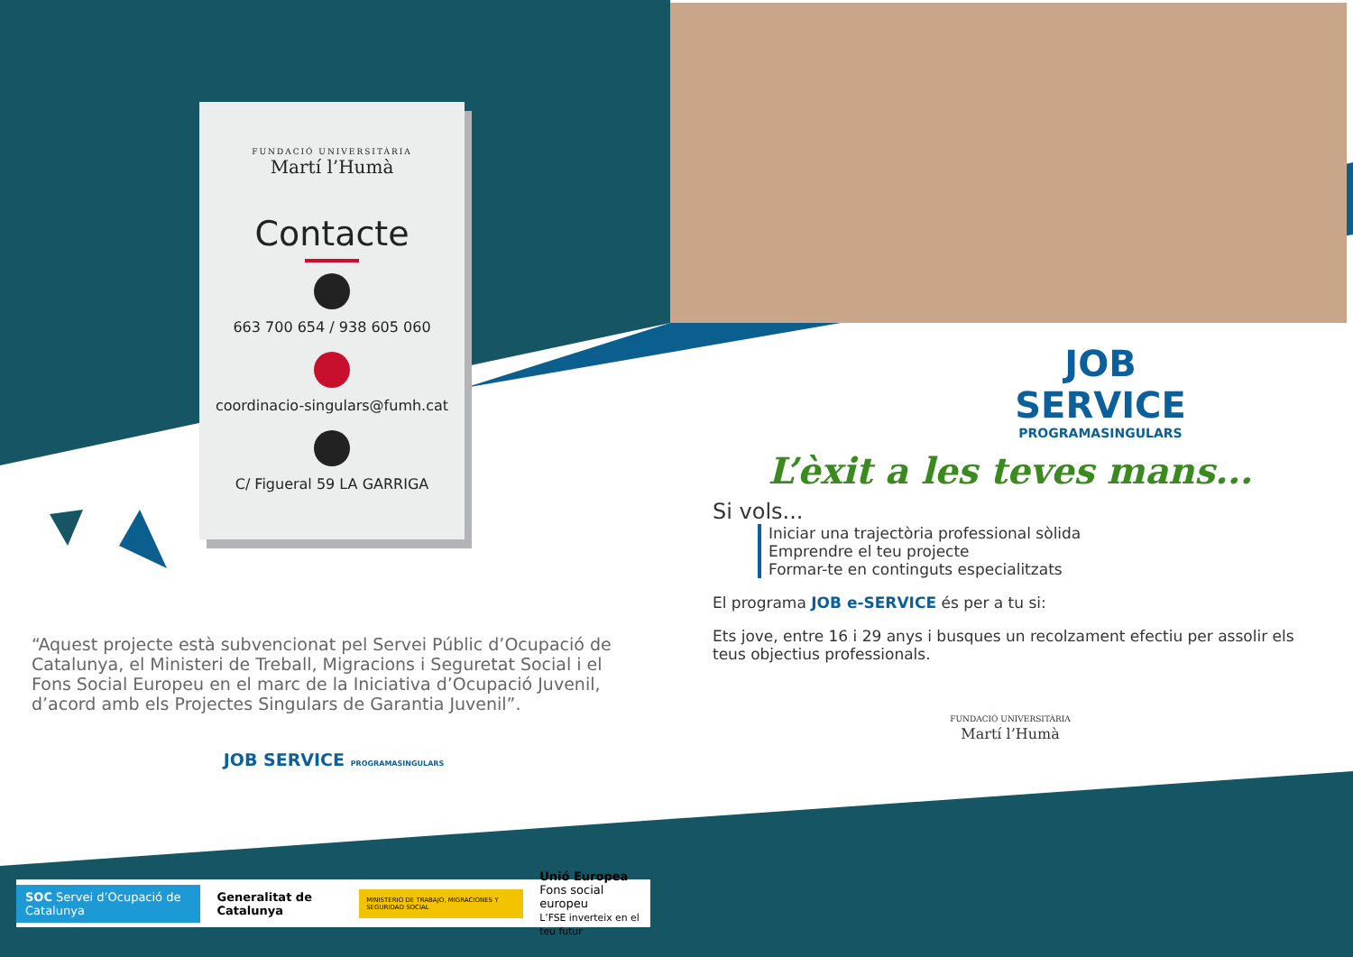FUNDACIÓ UNIVERSITÀRIA
Martí l’Humà
Contacte
663 700 654 / 938 605 060
coordinacio-singulars@fumh.cat
C/ Figueral 59 LA GARRIGA
JOB
SERVICE
PROGRAMASINGULARS
L’èxit a les teves mans...
Si vols...
Iniciar una trajectòria professional sòlida
Emprendre el teu projecte
Formar-te en continguts especialitzats
El programa JOB e-SERVICE és per a tu si:
Ets jove, entre 16 i 29 anys i busques un recolzament efectiu per assolir els teus objectius professionals.
FUNDACIÓ UNIVERSITÀRIA
Martí l’Humà
“Aquest projecte està subvencionat pel Servei Públic d’Ocupació de Catalunya, el Ministeri de Treball, Migracions i Seguretat Social i el Fons Social Europeu en el marc de la Iniciativa d’Ocupació Juvenil, d’acord amb els Projectes Singulars de Garantia Juvenil”.
JOB SERVICE PROGRAMASINGULARS
SOC Servei d’Ocupació de Catalunya Generalitat de Catalunya MINISTERIO DE TRABAJO, MIGRACIONES Y SEGURIDAD SOCIAL Unió Europea
Fons social europeu
L’FSE inverteix en el teu futur